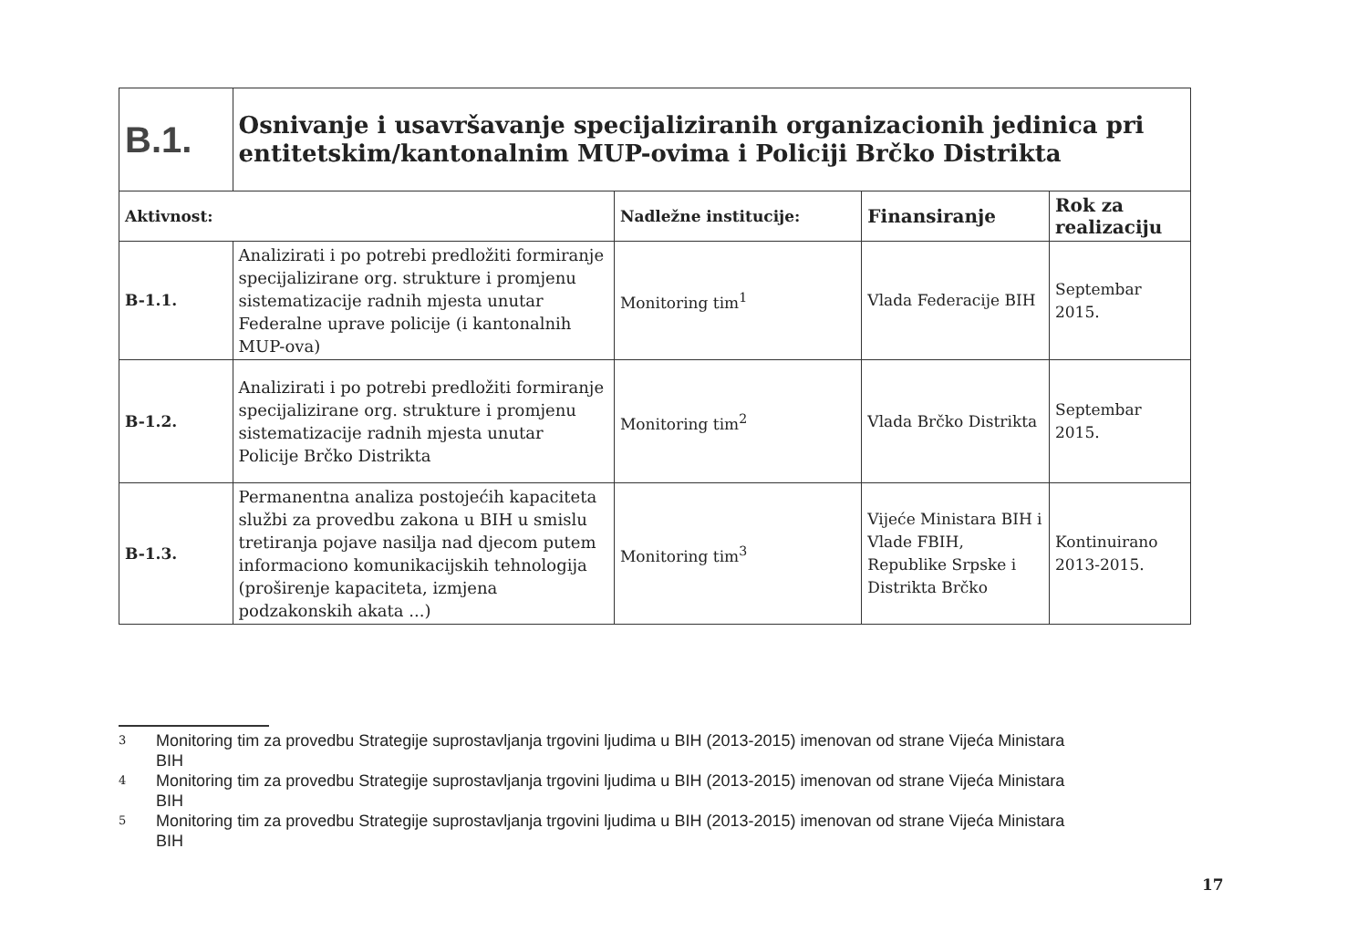| B.1. | Osnivanje i usavršavanje specijaliziranih organizacionih jedinica pri entitetskim/kantonalnim MUP-ovima i Policiji Brčko Distrikta | | | |
| Aktivnost: | | Nadležne institucije: | Finansiranje | Rok za realizaciju |
| B-1.1. | Analizirati i po potrebi predložiti formiranje specijalizirane org. strukture i promjenu sistematizacije radnih mjesta unutar Federalne uprave policije (i kantonalnih MUP-ova) | Monitoring tim<sup>1</sup> | Vlada Federacije BIH | Septembar 2015. |
| B-1.2. | Analizirati i po potrebi predložiti formiranje specijalizirane org. strukture i promjenu sistematizacije radnih mjesta unutar Policije Brčko Distrikta | Monitoring tim<sup>2</sup> | Vlada Brčko Distrikta | Septembar 2015. |
| B-1.3. | Permanentna analiza postojećih kapaciteta službi za provedbu zakona u BIH u smislu tretiranja pojave nasilja nad djecom putem informaciono komunikacijskih tehnologija (proširenje kapaciteta, izmjena podzakonskih akata ...) | Monitoring tim<sup>3</sup> | Vijeće Ministara BIH i Vlade FBIH, Republike Srpske i Distrikta Brčko | Kontinuirano 2013-2015. |
3 Monitoring tim za provedbu Strategije suprostavljanja trgovini ljudima u BIH (2013-2015) imenovan od strane Vijeća Ministara BIH
4 Monitoring tim za provedbu Strategije suprostavljanja trgovini ljudima u BIH (2013-2015) imenovan od strane Vijeća Ministara BIH
5 Monitoring tim za provedbu Strategije suprostavljanja trgovini ljudima u BIH (2013-2015) imenovan od strane Vijeća Ministara BIH
17